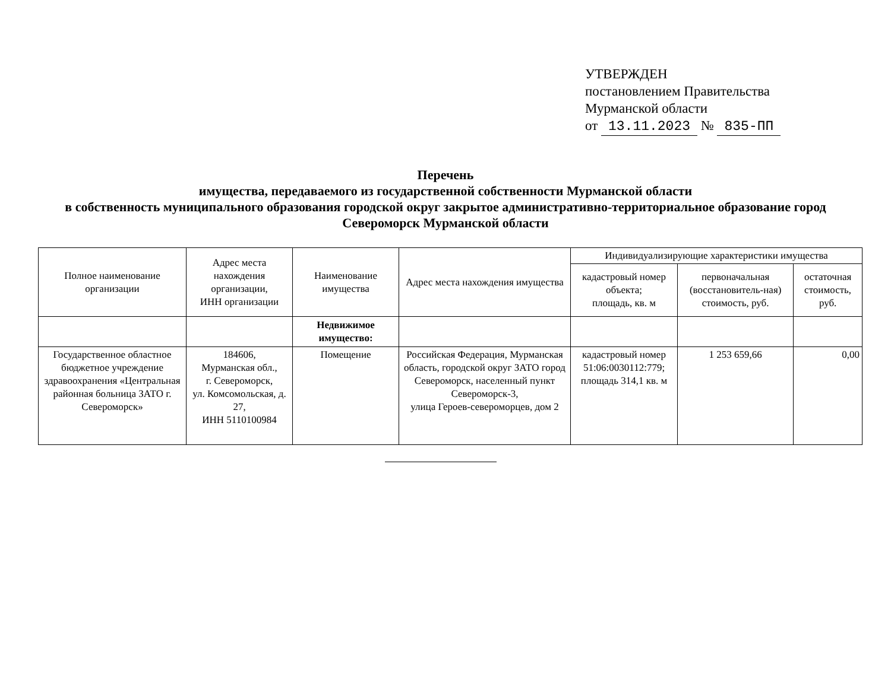УТВЕРЖДЕН
постановлением Правительства
Мурманской области
от 13.11.2023 № 835-ПП
Перечень
имущества, передаваемого из государственной собственности Мурманской области
в собственность муниципального образования городской округ закрытое административно-территориальное образование город Североморск Мурманской области
| Полное наименование организации | Адрес места нахождения организации, ИНН организации | Наименование имущества | Адрес места нахождения имущества | Индивидуализирующие характеристики имущества | | |
| --- | --- | --- | --- | --- | --- | --- |
| | | | | кадастровый номер объекта; площадь, кв. м | первоначальная (восстановитель-ная) стоимость, руб. | остаточная стоимость, руб. |
| | | Недвижимое имущество: | | | | |
| Государственное областное бюджетное учреждение здравоохранения «Центральная районная больница ЗАТО г. Североморск» | 184606, Мурманская обл., г. Североморск, ул. Комсомольская, д. 27, ИНН 5110100984 | Помещение | Российская Федерация, Мурманская область, городской округ ЗАТО город Североморск, населенный пункт Североморск-3, улица Героев-североморцев, дом 2 | кадастровый номер 51:06:0030112:779; площадь 314,1 кв. м | 1 253 659,66 | 0,00 |